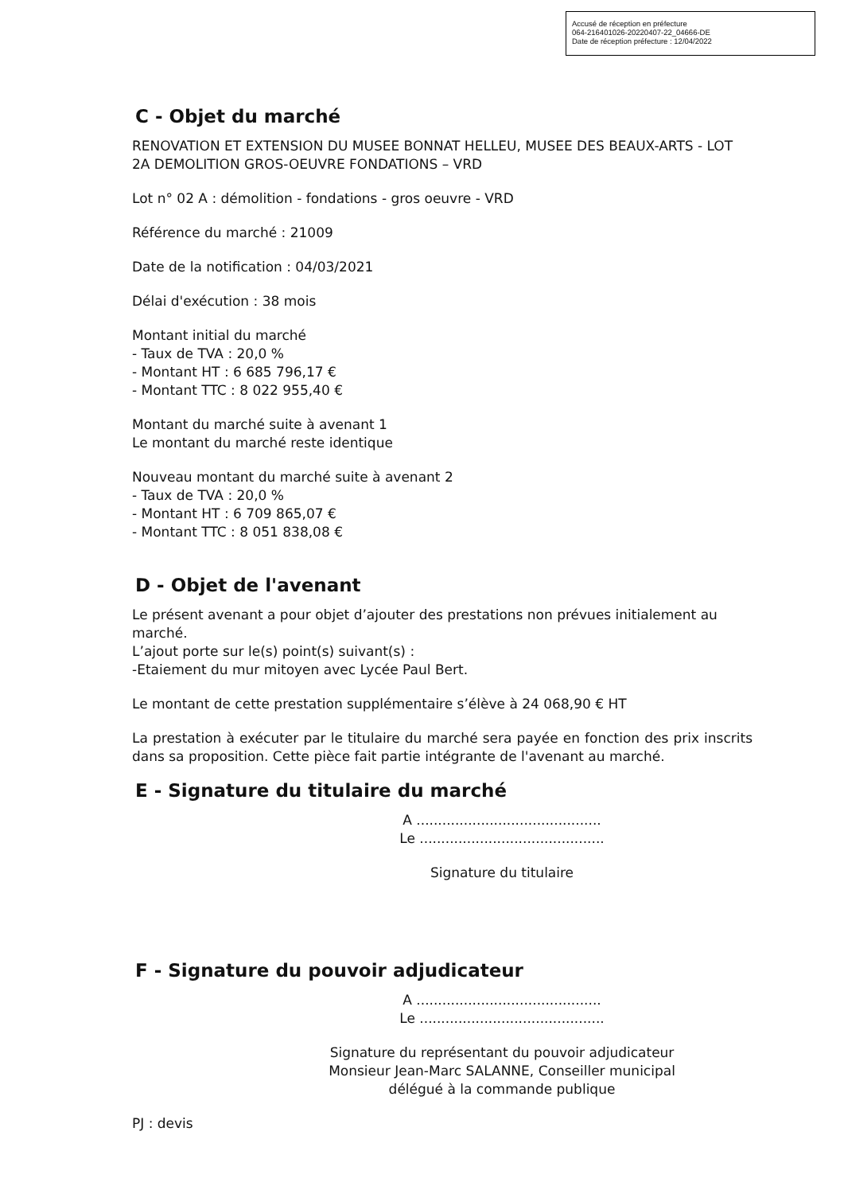Accusé de réception en préfecture
064-216401026-20220407-22_04666-DE
Date de réception préfecture : 12/04/2022
C - Objet du marché
RENOVATION ET EXTENSION DU MUSEE BONNAT HELLEU, MUSEE DES BEAUX-ARTS - LOT 2A DEMOLITION GROS-OEUVRE FONDATIONS – VRD
Lot n° 02 A : démolition - fondations - gros oeuvre - VRD
Référence du marché : 21009
Date de la notification : 04/03/2021
Délai d'exécution : 38 mois
Montant initial du marché
- Taux de TVA : 20,0 %
- Montant HT : 6 685 796,17 €
- Montant TTC : 8 022 955,40 €
Montant du marché suite à avenant 1
Le montant du marché reste identique
Nouveau montant du marché suite à avenant 2
- Taux de TVA : 20,0 %
- Montant HT : 6 709 865,07 €
- Montant TTC : 8 051 838,08 €
D - Objet de l'avenant
Le présent avenant a pour objet d’ajouter des prestations non prévues initialement au marché.
L’ajout porte sur le(s) point(s) suivant(s) :
-Etaiement du mur mitoyen avec Lycée Paul Bert.
Le montant de cette prestation supplémentaire s’élève à 24 068,90 € HT
La prestation à exécuter par le titulaire du marché sera payée en fonction des prix inscrits dans sa proposition. Cette pièce fait partie intégrante de l'avenant au marché.
E - Signature du titulaire du marché
A ...........................................
Le ...........................................
Signature du titulaire
F - Signature du pouvoir adjudicateur
A ...........................................
Le ...........................................
Signature du représentant du pouvoir adjudicateur
Monsieur Jean-Marc SALANNE, Conseiller municipal
délégué à la commande publique
PJ : devis